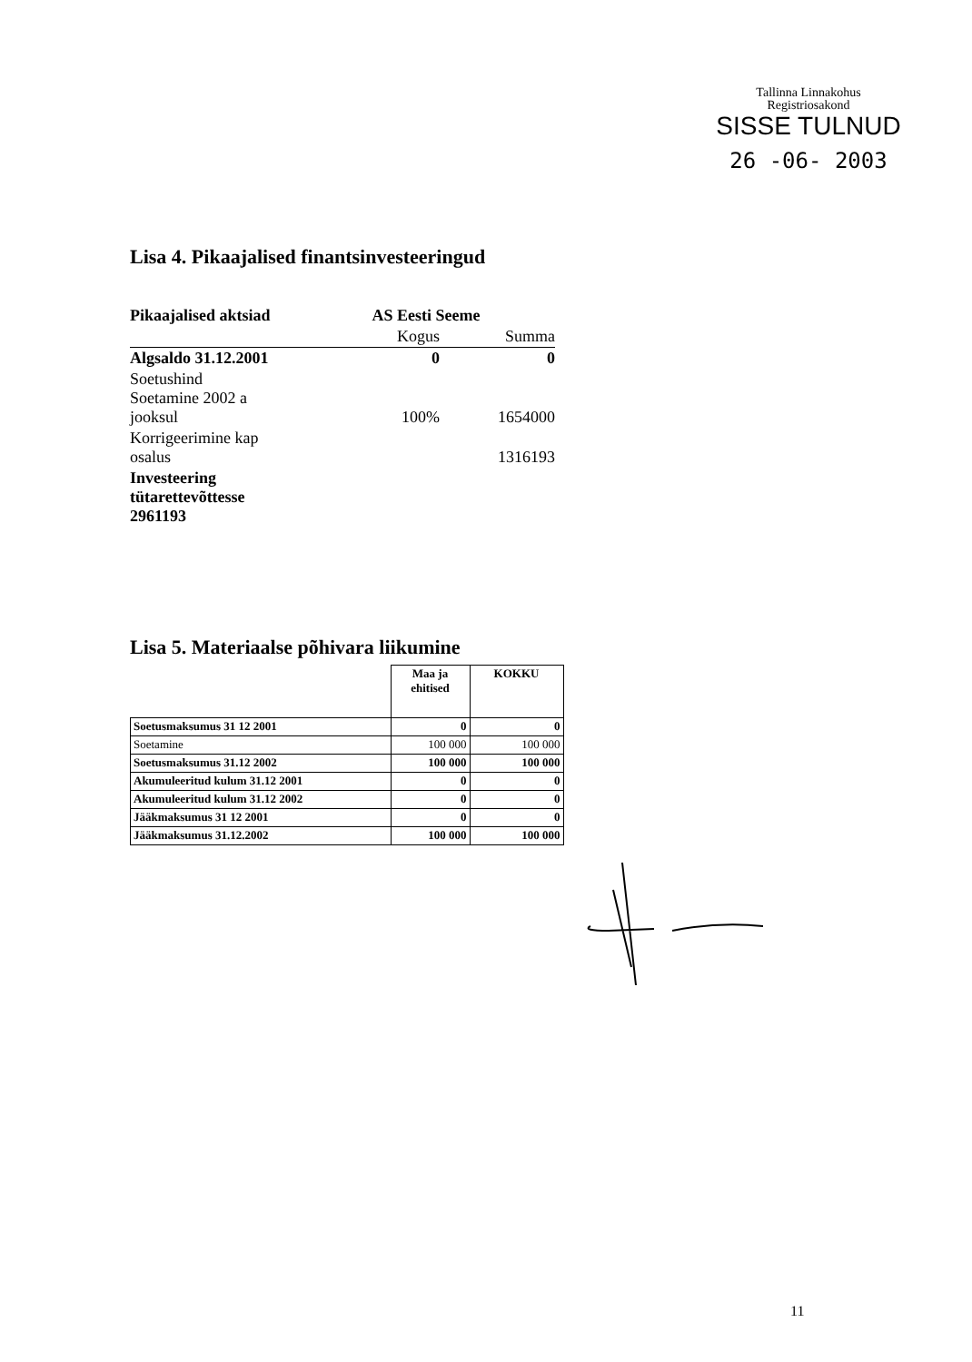Tallinna Linnakohus
Registriosakond
SISSE TULNUD
26 -06- 2003
Lisa 4. Pikaajalised finantsinvesteeringud
| Pikaajalised aktsiad | AS Eesti Seeme | |
| | Kogus | Summa |
| Algsaldo 31.12.2001 | 0 | 0 |
| Soetushind Soetamine 2002 a jooksul | 100% | 1654000 |
| Korrigeerimine kap osalus | | 1316193 |
| Investeering tütarettevõttesse 2961193 | | |
Lisa 5. Materiaalse põhivara liikumine
| | Maa ja ehitised | KOKKU |
| Soetusmaksumus 31 12 2001 | 0 | 0 |
| Soetamine | 100 000 | 100 000 |
| Soetusmaksumus 31.12 2002 | 100 000 | 100 000 |
| Akumuleeritud kulum 31.12 2001 | 0 | 0 |
| Akumuleeritud kulum 31.12 2002 | 0 | 0 |
| Jääkmaksumus 31 12 2001 | 0 | 0 |
| Jääkmaksumus 31.12.2002 | 100 000 | 100 000 |
11